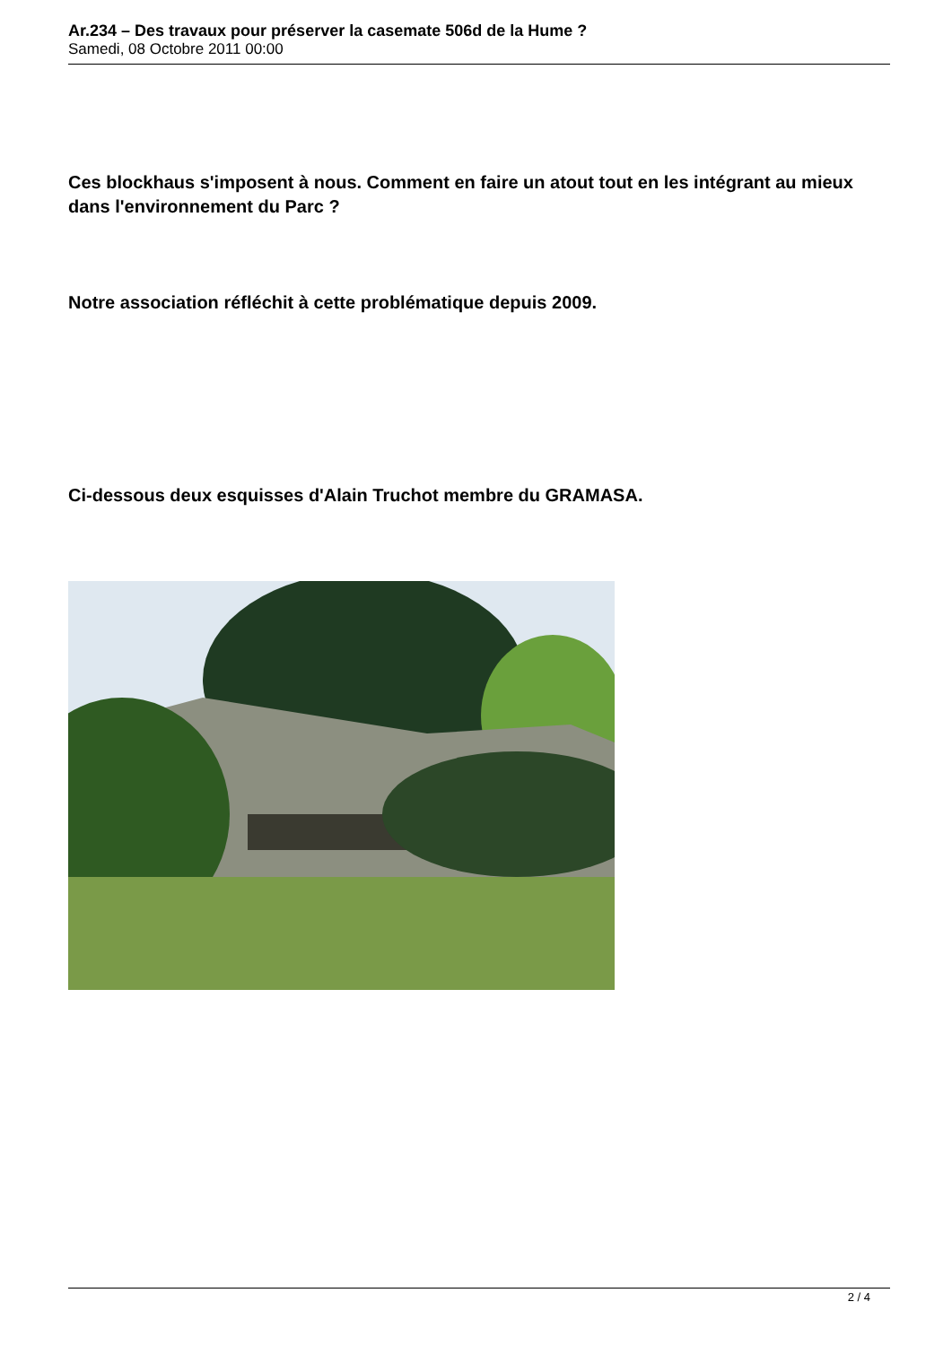Ar.234 – Des travaux pour préserver la casemate 506d de la Hume ?
Samedi, 08 Octobre 2011 00:00
Ces blockhaus s'imposent à nous. Comment en faire un atout tout en les intégrant au mieux dans l'environnement du Parc ?
Notre association réfléchit à cette problématique depuis 2009.
Ci-dessous deux esquisses d'Alain Truchot membre du GRAMASA.
2 / 4